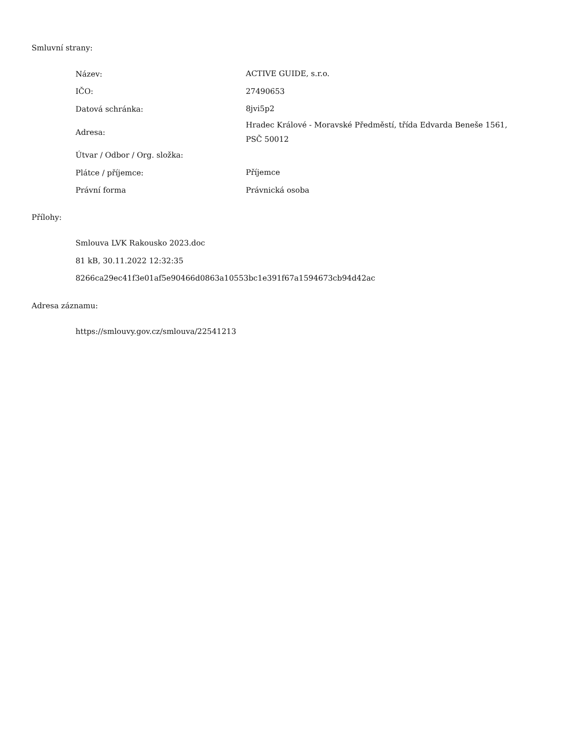Smluvní strany:
| Název: | ACTIVE GUIDE, s.r.o. |
| IČO: | 27490653 |
| Datová schránka: | 8jvi5p2 |
| Adresa: | Hradec Králové - Moravské Předměstí, třída Edvarda Beneše 1561, PSČ 50012 |
| Útvar / Odbor / Org. složka: | |
| Plátce / příjemce: | Příjemce |
| Právní forma | Právnická osoba |
Přílohy:
Smlouva LVK Rakousko 2023.doc
81 kB, 30.11.2022 12:32:35
8266ca29ec41f3e01af5e90466d0863a10553bc1e391f67a1594673cb94d42ac
Adresa záznamu:
https://smlouvy.gov.cz/smlouva/22541213